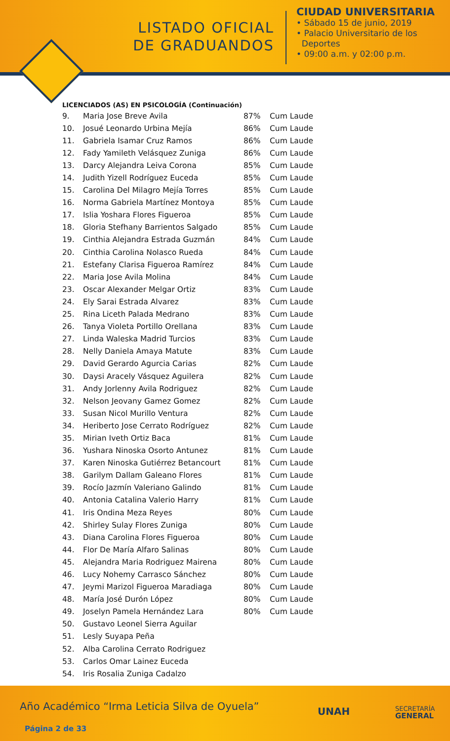LISTADO OFICIAL
DE GRADUANDOS
CIUDAD UNIVERSITARIA
• Sábado 15 de junio, 2019
• Palacio Universitario de los
Deportes
• 09:00 a.m. y 02:00 p.m.
LICENCIADOS (AS) EN PSICOLOGÍA (Continuación)
| 9. | Maria Jose Breve Avila | 87% | Cum Laude |
| 10. | Josué Leonardo Urbina Mejía | 86% | Cum Laude |
| 11. | Gabriela Isamar Cruz Ramos | 86% | Cum Laude |
| 12. | Fady Yamileth Velásquez Zuniga | 86% | Cum Laude |
| 13. | Darcy Alejandra Leiva Corona | 85% | Cum Laude |
| 14. | Judith Yizell Rodríguez Euceda | 85% | Cum Laude |
| 15. | Carolina Del Milagro Mejía Torres | 85% | Cum Laude |
| 16. | Norma Gabriela Martínez Montoya | 85% | Cum Laude |
| 17. | Islia Yoshara Flores Figueroa | 85% | Cum Laude |
| 18. | Gloria Stefhany Barrientos Salgado | 85% | Cum Laude |
| 19. | Cinthia Alejandra Estrada Guzmán | 84% | Cum Laude |
| 20. | Cinthia Carolina Nolasco Rueda | 84% | Cum Laude |
| 21. | Estefany Clarisa Figueroa Ramírez | 84% | Cum Laude |
| 22. | Maria Jose Avila Molina | 84% | Cum Laude |
| 23. | Oscar Alexander Melgar Ortiz | 83% | Cum Laude |
| 24. | Ely Sarai Estrada Alvarez | 83% | Cum Laude |
| 25. | Rina Liceth Palada Medrano | 83% | Cum Laude |
| 26. | Tanya Violeta Portillo Orellana | 83% | Cum Laude |
| 27. | Linda Waleska Madrid Turcios | 83% | Cum Laude |
| 28. | Nelly Daniela Amaya Matute | 83% | Cum Laude |
| 29. | David Gerardo Agurcia Carias | 82% | Cum Laude |
| 30. | Daysi Aracely Vásquez Aguilera | 82% | Cum Laude |
| 31. | Andy Jorlenny Avila Rodriguez | 82% | Cum Laude |
| 32. | Nelson Jeovany Gamez Gomez | 82% | Cum Laude |
| 33. | Susan Nicol Murillo Ventura | 82% | Cum Laude |
| 34. | Heriberto Jose Cerrato Rodríguez | 82% | Cum Laude |
| 35. | Mirian Iveth Ortiz Baca | 81% | Cum Laude |
| 36. | Yushara Ninoska Osorto Antunez | 81% | Cum Laude |
| 37. | Karen Ninoska Gutiérrez Betancourt | 81% | Cum Laude |
| 38. | Garilym Dallam Galeano Flores | 81% | Cum Laude |
| 39. | Rocío Jazmín Valeriano Galindo | 81% | Cum Laude |
| 40. | Antonia Catalina Valerio Harry | 81% | Cum Laude |
| 41. | Iris Ondina Meza Reyes | 80% | Cum Laude |
| 42. | Shirley Sulay Flores Zuniga | 80% | Cum Laude |
| 43. | Diana Carolina Flores Figueroa | 80% | Cum Laude |
| 44. | Flor De María Alfaro Salinas | 80% | Cum Laude |
| 45. | Alejandra Maria Rodriguez Mairena | 80% | Cum Laude |
| 46. | Lucy Nohemy Carrasco Sánchez | 80% | Cum Laude |
| 47. | Jeymi Marizol Figueroa Maradiaga | 80% | Cum Laude |
| 48. | María José Durón López | 80% | Cum Laude |
| 49. | Joselyn Pamela Hernández Lara | 80% | Cum Laude |
| 50. | Gustavo Leonel Sierra Aguilar | | |
| 51. | Lesly Suyapa Peña | | |
| 52. | Alba Carolina Cerrato Rodriguez | | |
| 53. | Carlos Omar Lainez Euceda | | |
| 54. | Iris Rosalia Zuniga Cadalzo | | |
Año Académico “Irma Leticia Silva de Oyuela”
Página 2 de 33
UNAH
SECRETARÍA
GENERAL